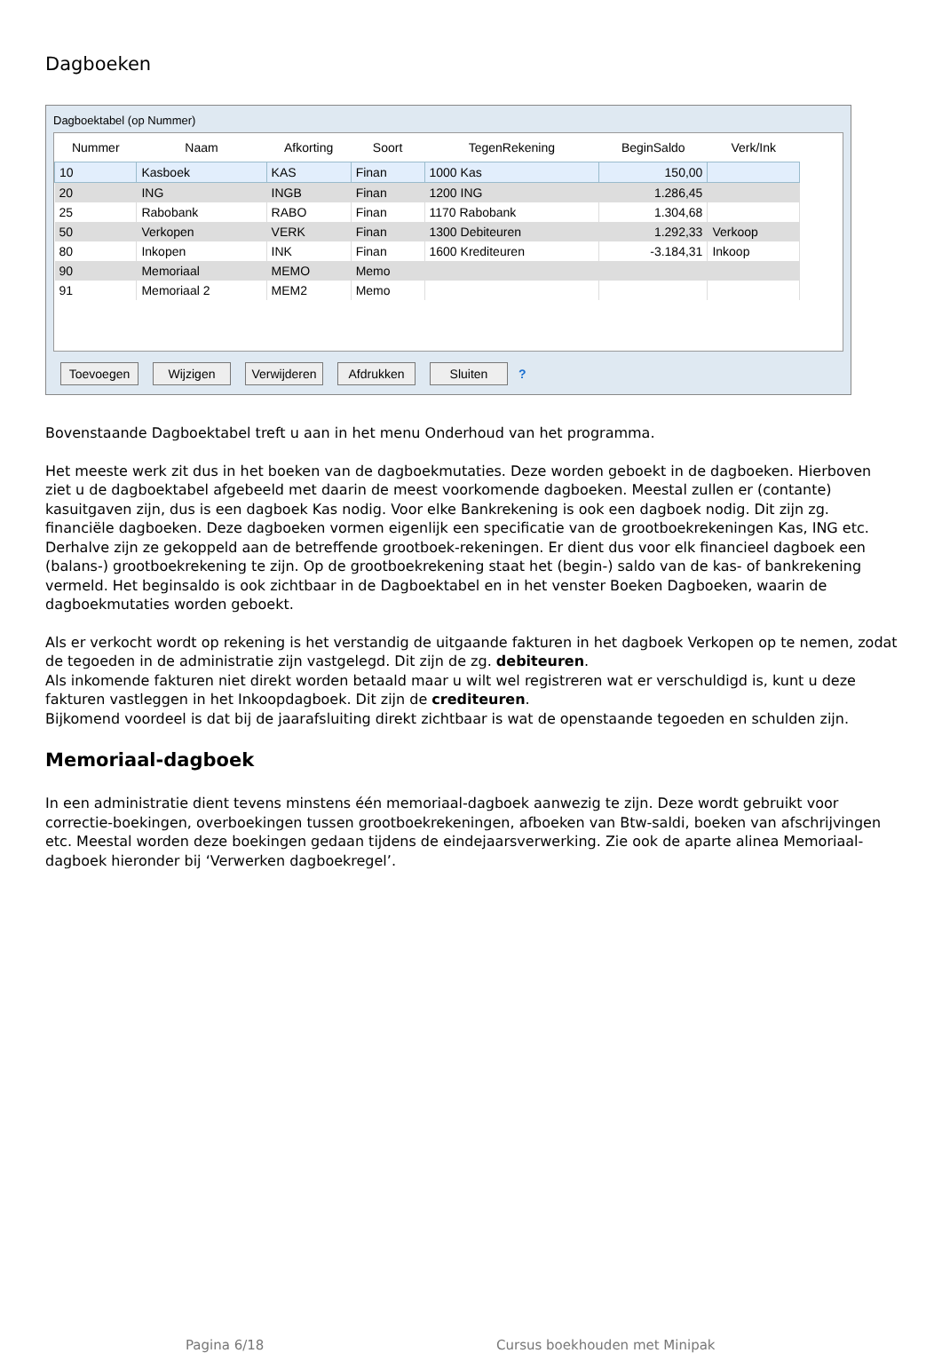Dagboeken
Dagboektabel (op Nummer)
| Nummer | Naam | Afkorting | Soort | TegenRekening | BeginSaldo | Verk/Ink |
| --- | --- | --- | --- | --- | --- | --- |
| 10 | Kasboek | KAS | Finan | 1000 Kas | 150,00 | |
| 20 | ING | INGB | Finan | 1200 ING | 1.286,45 | |
| 25 | Rabobank | RABO | Finan | 1170 Rabobank | 1.304,68 | |
| 50 | Verkopen | VERK | Finan | 1300 Debiteuren | 1.292,33 | Verkoop |
| 80 | Inkopen | INK | Finan | 1600 Krediteuren | -3.184,31 | Inkoop |
| 90 | Memoriaal | MEMO | Memo | | | |
| 91 | Memoriaal 2 | MEM2 | Memo | | | |
Toevoegen Wijzigen Verwijderen Afdrukken Sluiten ?
Bovenstaande Dagboektabel treft u aan in het menu Onderhoud van het programma.
Het meeste werk zit dus in het boeken van de dagboekmutaties. Deze worden geboekt in de dagboeken. Hierboven ziet u de dagboektabel afgebeeld met daarin de meest voorkomende dagboeken. Meestal zullen er (contante) kasuitgaven zijn, dus is een dagboek Kas nodig. Voor elke Bankrekening is ook een dagboek nodig. Dit zijn zg. financiële dagboeken. Deze dagboeken vormen eigenlijk een specificatie van de grootboekrekeningen Kas, ING etc. Derhalve zijn ze gekoppeld aan de betreffende grootboek-rekeningen. Er dient dus voor elk financieel dagboek een (balans-) grootboekrekening te zijn. Op de grootboekrekening staat het (begin-) saldo van de kas- of bankrekening vermeld. Het beginsaldo is ook zichtbaar in de Dagboektabel en in het venster Boeken Dagboeken, waarin de dagboekmutaties worden geboekt.
Als er verkocht wordt op rekening is het verstandig de uitgaande fakturen in het dagboek Verkopen op te nemen, zodat de tegoeden in de administratie zijn vastgelegd. Dit zijn de zg. debiteuren.
Als inkomende fakturen niet direkt worden betaald maar u wilt wel registreren wat er verschuldigd is, kunt u deze fakturen vastleggen in het Inkoopdagboek. Dit zijn de crediteuren.
Bijkomend voordeel is dat bij de jaarafsluiting direkt zichtbaar is wat de openstaande tegoeden en schulden zijn.
Memoriaal-dagboek
In een administratie dient tevens minstens één memoriaal-dagboek aanwezig te zijn. Deze wordt gebruikt voor correctie-boekingen, overboekingen tussen grootboekrekeningen, afboeken van Btw-saldi, boeken van afschrijvingen etc. Meestal worden deze boekingen gedaan tijdens de eindejaarsverwerking. Zie ook de aparte alinea Memoriaal-dagboek hieronder bij ‘Verwerken dagboekregel’.
Pagina 6/18 Cursus boekhouden met Minipak